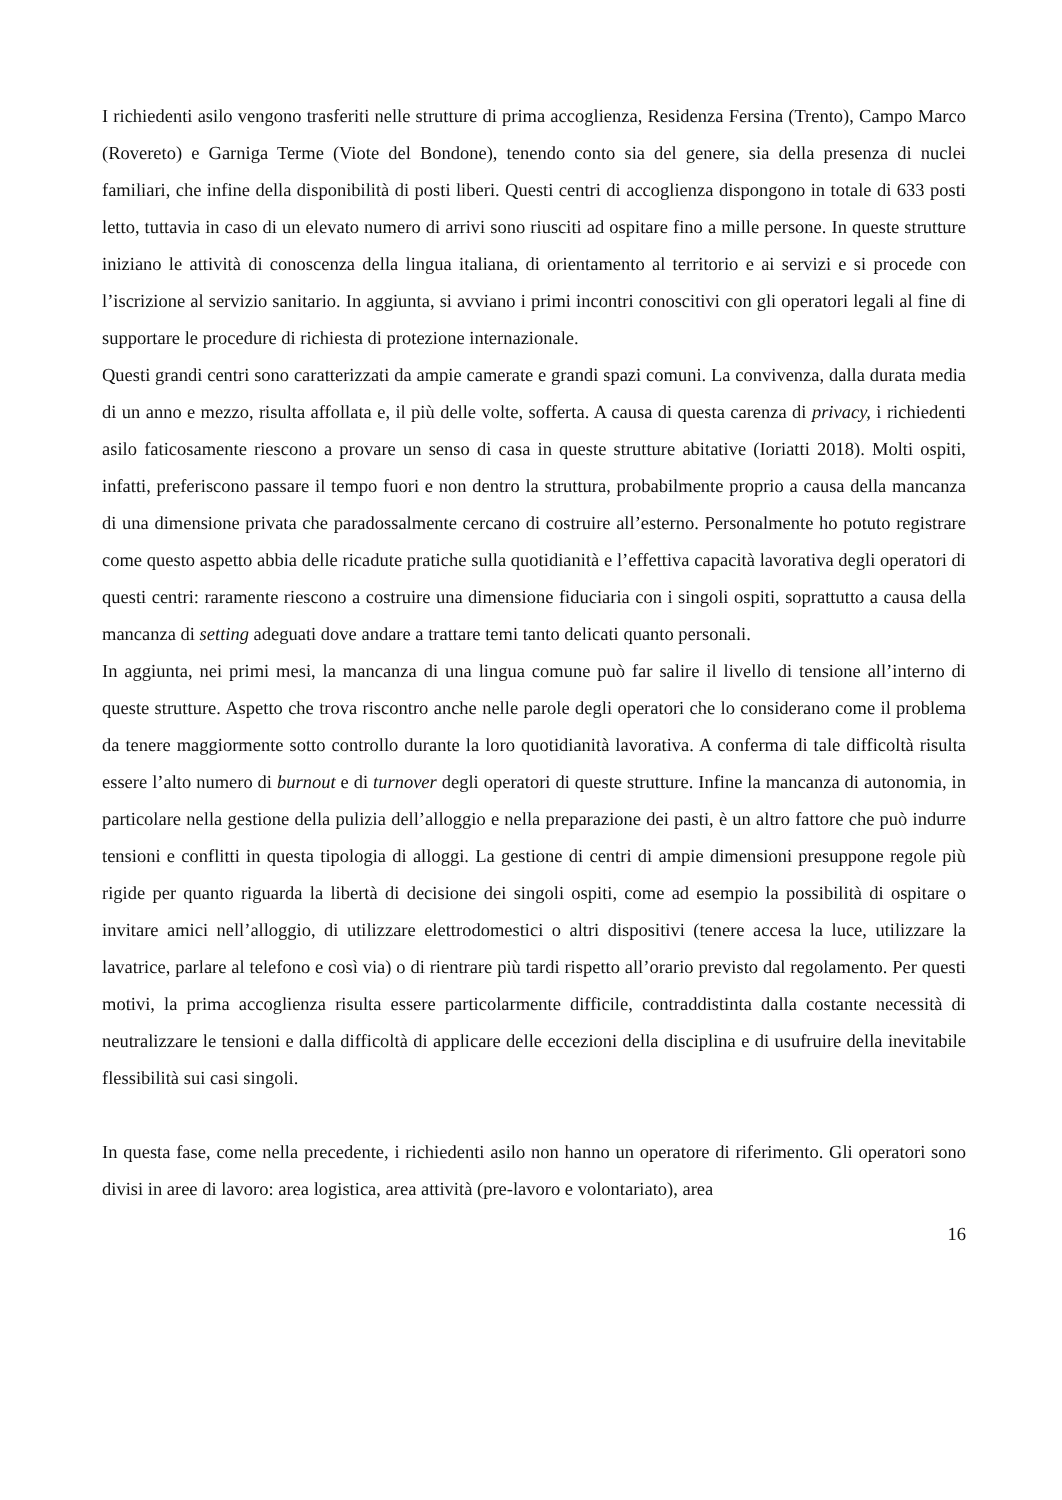I richiedenti asilo vengono trasferiti nelle strutture di prima accoglienza, Residenza Fersina (Trento), Campo Marco (Rovereto) e Garniga Terme (Viote del Bondone), tenendo conto sia del genere, sia della presenza di nuclei familiari, che infine della disponibilità di posti liberi. Questi centri di accoglienza dispongono in totale di 633 posti letto, tuttavia in caso di un elevato numero di arrivi sono riusciti ad ospitare fino a mille persone. In queste strutture iniziano le attività di conoscenza della lingua italiana, di orientamento al territorio e ai servizi e si procede con l’iscrizione al servizio sanitario. In aggiunta, si avviano i primi incontri conoscitivi con gli operatori legali al fine di supportare le procedure di richiesta di protezione internazionale.
Questi grandi centri sono caratterizzati da ampie camerate e grandi spazi comuni. La convivenza, dalla durata media di un anno e mezzo, risulta affollata e, il più delle volte, sofferta. A causa di questa carenza di privacy, i richiedenti asilo faticosamente riescono a provare un senso di casa in queste strutture abitative (Ioriatti 2018). Molti ospiti, infatti, preferiscono passare il tempo fuori e non dentro la struttura, probabilmente proprio a causa della mancanza di una dimensione privata che paradossalmente cercano di costruire all’esterno. Personalmente ho potuto registrare come questo aspetto abbia delle ricadute pratiche sulla quotidianità e l’effettiva capacità lavorativa degli operatori di questi centri: raramente riescono a costruire una dimensione fiduciaria con i singoli ospiti, soprattutto a causa della mancanza di setting adeguati dove andare a trattare temi tanto delicati quanto personali.
In aggiunta, nei primi mesi, la mancanza di una lingua comune può far salire il livello di tensione all’interno di queste strutture. Aspetto che trova riscontro anche nelle parole degli operatori che lo considerano come il problema da tenere maggiormente sotto controllo durante la loro quotidianità lavorativa. A conferma di tale difficoltà risulta essere l’alto numero di burnout e di turnover degli operatori di queste strutture. Infine la mancanza di autonomia, in particolare nella gestione della pulizia dell’alloggio e nella preparazione dei pasti, è un altro fattore che può indurre tensioni e conflitti in questa tipologia di alloggi. La gestione di centri di ampie dimensioni presuppone regole più rigide per quanto riguarda la libertà di decisione dei singoli ospiti, come ad esempio la possibilità di ospitare o invitare amici nell’alloggio, di utilizzare elettrodomestici o altri dispositivi (tenere accesa la luce, utilizzare la lavatrice, parlare al telefono e così via) o di rientrare più tardi rispetto all’orario previsto dal regolamento. Per questi motivi, la prima accoglienza risulta essere particolarmente difficile, contraddistinta dalla costante necessità di neutralizzare le tensioni e dalla difficoltà di applicare delle eccezioni della disciplina e di usufruire della inevitabile flessibilità sui casi singoli.
In questa fase, come nella precedente, i richiedenti asilo non hanno un operatore di riferimento. Gli operatori sono divisi in aree di lavoro: area logistica, area attività (pre-lavoro e volontariato), area
16